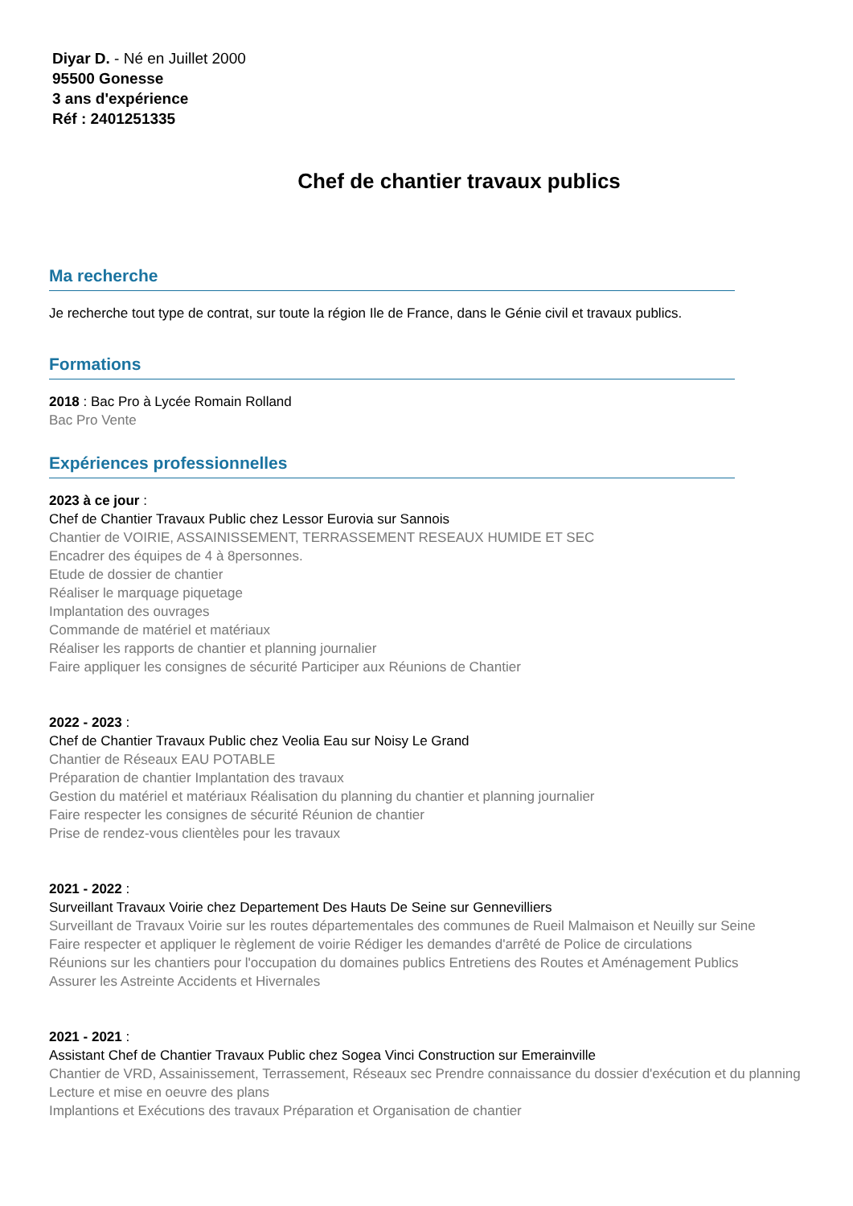Diyar D. - Né en Juillet 2000
95500 Gonesse
3 ans d'expérience
Réf : 2401251335
Chef de chantier travaux publics
Ma recherche
Je recherche tout type de contrat, sur toute la région Ile de France, dans le Génie civil et travaux publics.
Formations
2018 : Bac Pro à Lycée Romain Rolland
Bac Pro Vente
Expériences professionnelles
2023 à ce jour :
Chef de Chantier Travaux Public chez Lessor Eurovia sur Sannois
Chantier de VOIRIE, ASSAINISSEMENT, TERRASSEMENT RESEAUX HUMIDE ET SEC
Encadrer des équipes de 4 à 8personnes.
Etude de dossier de chantier
Réaliser le marquage piquetage
Implantation des ouvrages
Commande de matériel et matériaux
Réaliser les rapports de chantier et planning journalier
Faire appliquer les consignes de sécurité Participer aux Réunions de Chantier
2022 - 2023 :
Chef de Chantier Travaux Public chez Veolia Eau sur Noisy Le Grand
Chantier de Réseaux EAU POTABLE
Préparation de chantier Implantation des travaux
Gestion du matériel et matériaux Réalisation du planning du chantier et planning journalier
Faire respecter les consignes de sécurité Réunion de chantier
Prise de rendez-vous clientèles pour les travaux
2021 - 2022 :
Surveillant Travaux Voirie chez Departement Des Hauts De Seine sur Gennevilliers
Surveillant de Travaux Voirie sur les routes départementales des communes de Rueil Malmaison et Neuilly sur Seine
Faire respecter et appliquer le règlement de voirie Rédiger les demandes d'arrêté de Police de circulations
Réunions sur les chantiers pour l'occupation du domaines publics Entretiens des Routes et Aménagement Publics
Assurer les Astreinte Accidents et Hivernales
2021 - 2021 :
Assistant Chef de Chantier Travaux Public chez Sogea Vinci Construction sur Emerainville
Chantier de VRD, Assainissement, Terrassement, Réseaux sec Prendre connaissance du dossier d'exécution et du planning Lecture et mise en oeuvre des plans
Implantions et Exécutions des travaux Préparation et Organisation de chantier